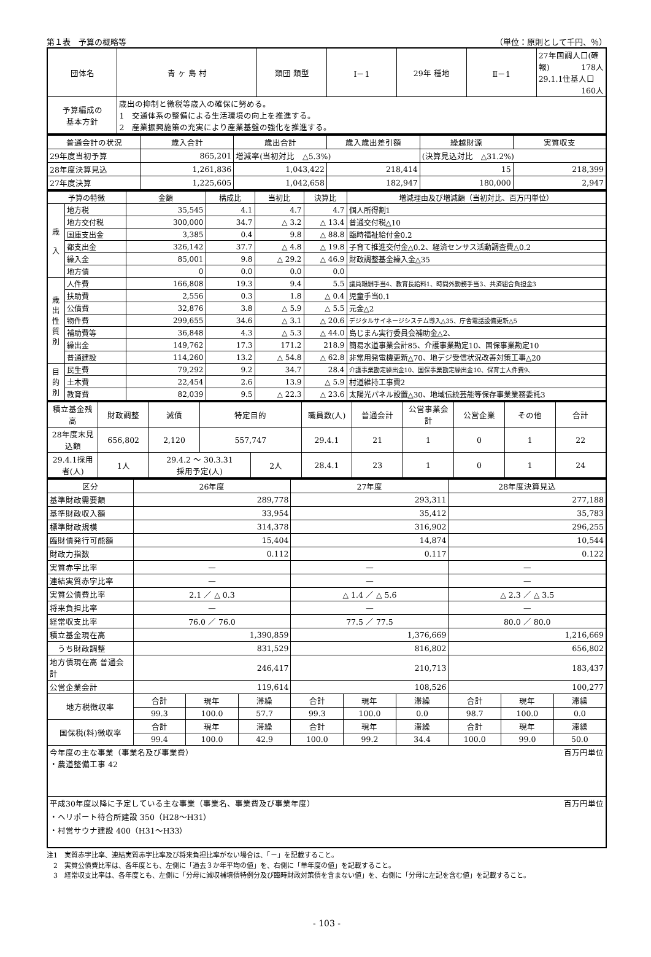第１表　予算の概略等 （単位：原則として千円、％）
| 団体名 | 青 ヶ 島 村 | 類団 類型 | Ⅰ－1 | 29年 種地 | Ⅱ－1 | 27年国調人口(確報) 178人 29.1.1住基人口 160人 |
| 予算編成の 基本方針 | 歳出の抑制と徴税等歳入の確保に努める。 1 交通体系の整備による生活環境の向上を推進する。 2 産業振興施策の充実により産業基盤の強化を推進する。 | | | | | |
| 普通会計の状況 | 歳入合計 | 歳出合計 | 歳入歳出差引額 | 繰越財源 | 実質収支 |
| --- | --- | --- | --- | --- | --- |
| 29年度当初予算 | 865,201 | 増減率(当初対比 △5.3%) | | (決算見込対比 △31.2%) | |
| 28年度決算見込 | 1,261,836 | 1,043,422 | 218,414 | 15 | 218,399 |
| 27年度決算 | 1,225,605 | 1,042,658 | 182,947 | 180,000 | 2,947 |
| 予算の特徴 | | 金額 | 構成比 | 当初比 | 決算比 | 増減理由及び増減額（当初対比、百万円単位） |
| --- | --- | --- | --- | --- | --- | --- |
| 歳 入 | 地方税 | 35,545 | 4.1 | 4.7 | 4.7 | 個人所得割1 |
| | 地方交付税 | 300,000 | 34.7 | △ 3.2 | △ 13.4 | 普通交付税△10 |
| | 国庫支出金 | 3,385 | 0.4 | 9.8 | △ 88.8 | 臨時福祉給付金0.2 |
| | 都支出金 | 326,142 | 37.7 | △ 4.8 | △ 19.8 | 子育て推進交付金△0.2、経済センサス活動調査費△0.2 |
| | 繰入金 | 85,001 | 9.8 | △ 29.2 | △ 46.9 | 財政調整基金繰入金△35 |
| | 地方債 | 0 | 0.0 | 0.0 | 0.0 | |
| 歳 出 性 質 別 | 人件費 | 166,808 | 19.3 | 9.4 | 5.5 | 議員報酬手当4、教育長給料1、時間外勤務手当3、共済組合負担金3 |
| | 扶助費 | 2,556 | 0.3 | 1.8 | △ 0.4 | 児童手当0.1 |
| | 公債費 | 32,876 | 3.8 | △ 5.9 | △ 5.5 | 元金△2 |
| | 物件費 | 299,655 | 34.6 | △ 3.1 | △ 20.6 | デジタルサイネージシステム導入△35、庁舎電話設備更新△5 |
| | 補助費等 | 36,848 | 4.3 | △ 5.3 | △ 44.0 | 島じまん実行委員会補助金△2、 |
| | 繰出金 | 149,762 | 17.3 | 171.2 | 218.9 | 簡易水道事業会計85、介護事業勘定10、国保事業勘定10 |
| | 普通建設 | 114,260 | 13.2 | △ 54.8 | △ 62.8 | 非常用発電機更新△70、地デジ受信状況改善対策工事△20 |
| 目 的 別 | 民生費 | 79,292 | 9.2 | 34.7 | 28.4 | 介護事業勘定繰出金10、国保事業勘定繰出金10、保育士人件費9、 |
| | 土木費 | 22,454 | 2.6 | 13.9 | △ 5.9 | 村道維持工事費2 |
| | 教育費 | 82,039 | 9.5 | △ 22.3 | △ 23.6 | 太陽光パネル設置△30、地域伝統芸能等保存事業業務委託3 |
| 積立基金残高 | 財政調整 | 減債 | 特定目的 | | 職員数(人) | 普通会計 | 公営事業会計 | 公営企業 | その他 | 合計 |
| --- | --- | --- | --- | --- | --- | --- | --- | --- | --- | --- |
| 28年度末見込額 | 656,802 | 2,120 | 557,747 | | 29.4.1 | 21 | 1 | 0 | 1 | 22 |
| 29.4.1採用者(人) | 1人 | 29.4.2 ～ 30.3.31 採用予定(人) | | 2人 | 28.4.1 | 23 | 1 | 0 | 1 | 24 |
| 区分 | 26年度 | | | 27年度 | | | 28年度決算見込 | | |
| --- | --- | --- | --- | --- | --- | --- | --- | --- | --- |
| 基準財政需要額 | 289,778 | | | 293,311 | | | 277,188 | | |
| 基準財政収入額 | 33,954 | | | 35,412 | | | 35,783 | | |
| 標準財政規模 | 314,378 | | | 316,902 | | | 296,255 | | |
| 臨財債発行可能額 | 15,404 | | | 14,874 | | | 10,544 | | |
| 財政力指数 | 0.112 | | | 0.117 | | | 0.122 | | |
| 実質赤字比率 | — | | | — | | | — | | |
| 連結実質赤字比率 | — | | | — | | | — | | |
| 実質公債費比率 | 2.1 ／ △ 0.3 | | | △ 1.4 ／ △ 5.6 | | | △ 2.3 ／ △ 3.5 | | |
| 将来負担比率 | — | | | — | | | — | | |
| 経常収支比率 | 76.0 ／ 76.0 | | | 77.5 ／ 77.5 | | | 80.0 ／ 80.0 | | |
| 積立基金現在高 | 1,390,859 | | | 1,376,669 | | | 1,216,669 | | |
| うち財政調整 | 831,529 | | | 816,802 | | | 656,802 | | |
| 地方債現在高 普通会計 | 246,417 | | | 210,713 | | | 183,437 | | |
| 公営企業会計 | 119,614 | | | 108,526 | | | 100,277 | | |
| 地方税徴収率 | 合計 | 現年 | 滞繰 | 合計 | 現年 | 滞繰 | 合計 | 現年 | 滞繰 |
| | 99.3 | 100.0 | 57.7 | 99.3 | 100.0 | 0.0 | 98.7 | 100.0 | 0.0 |
| 国保税(料)徴収率 | 合計 | 現年 | 滞繰 | 合計 | 現年 | 滞繰 | 合計 | 現年 | 滞繰 |
| | 99.4 | 100.0 | 42.9 | 100.0 | 99.2 | 34.4 | 100.0 | 99.0 | 50.0 |
| 今年度の主な事業（事業名及び事業費） 百万円単位 ・農道整備工事 42 | | | | | | | | | |
| 平成30年度以降に予定している主な事業（事業名、事業費及び事業年度） 百万円単位 ・ヘリポート待合所建設 350（H28～H31） ・村営サウナ建設 400（H31～H33） | | | | | | | | | |
注1　実質赤字比率、連結実質赤字比率及び将来負担比率がない場合は、「－」を記載すること。
　2　実質公債費比率は、各年度とも、左側に「過去３か年平均の値」を、右側に「単年度の値」を記載すること。
　3　経常収支比率は、各年度とも、左側に「分母に減収補填債特例分及び臨時財政対策債を含まない値」を、右側に「分母に左記を含む値」を記載すること。
- 103 -